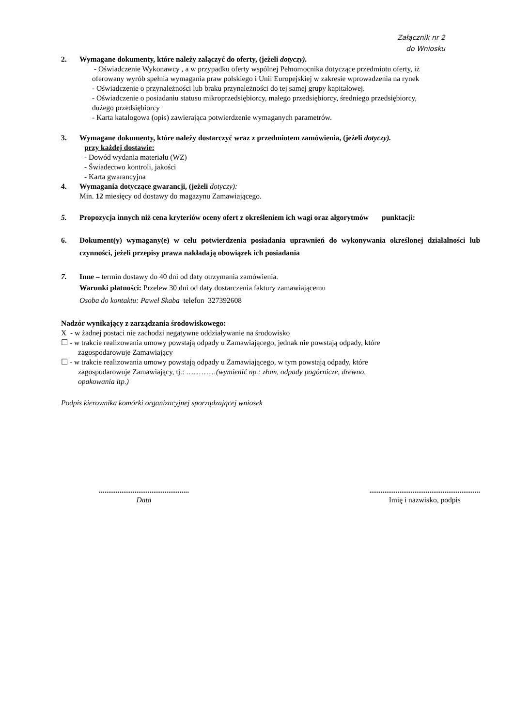Załącznik nr 2
do Wniosku
2. Wymagane dokumenty, które należy załączyć do oferty, (jeżeli dotyczy).
- Oświadczenie Wykonawcy , a w przypadku oferty wspólnej Pełnomocnika dotyczące przedmiotu oferty, iż oferowany wyrób spełnia wymagania praw polskiego i Unii Europejskiej w zakresie wprowadzenia na rynek
- Oświadczenie o przynależności lub braku przynależności do tej samej grupy kapitałowej.
- Oświadczenie o posiadaniu statusu mikroprzedsiębiorcy, małego przedsiębiorcy, średniego przedsiębiorcy, dużego przedsiębiorcy
- Karta katalogowa (opis) zawierająca potwierdzenie wymaganych parametrów.
3. Wymagane dokumenty, które należy dostarczyć wraz z przedmiotem zamówienia, (jeżeli dotyczy).
przy każdej dostawie:
- Dowód wydania materiału (WZ)
- Świadectwo kontroli, jakości
- Karta gwarancyjna
4. Wymagania dotyczące gwarancji, (jeżeli dotyczy):
Min. 12 miesięcy od dostawy do magazynu Zamawiającego.
5. Propozycja innych niż cena kryteriów oceny ofert z określeniem ich wagi oraz algorytmów punktacji:
6. Dokument(y) wymagany(e) w celu potwierdzenia posiadania uprawnień do wykonywania określonej działalności lub czynności, jeżeli przepisy prawa nakładają obowiązek ich posiadania
7. Inne – termin dostawy do 40 dni od daty otrzymania zamówienia.
Warunki płatności: Przelew 30 dni od daty dostarczenia faktury zamawiającemu
Osoba do kontaktu: Paweł Skaba telefon 327392608
Nadzór wynikający z zarządzania środowiskowego:
X - w żadnej postaci nie zachodzi negatywne oddziaływanie na środowisko
☐ - w trakcie realizowania umowy powstają odpady u Zamawiającego, jednak nie powstają odpady, które
zagospodarowuje Zamawiający
☐ - w trakcie realizowania umowy powstają odpady u Zamawiającego, w tym powstają odpady, które
zagospodarowuje Zamawiający, tj.: …………(wymienić np.: złom, odpady pogórnicze, drewno,
opakowania itp.)
Podpis kierownika komórki organizacyjnej sporządzającej wniosek
................................................
Data
...........................................................
Imię i nazwisko, podpis